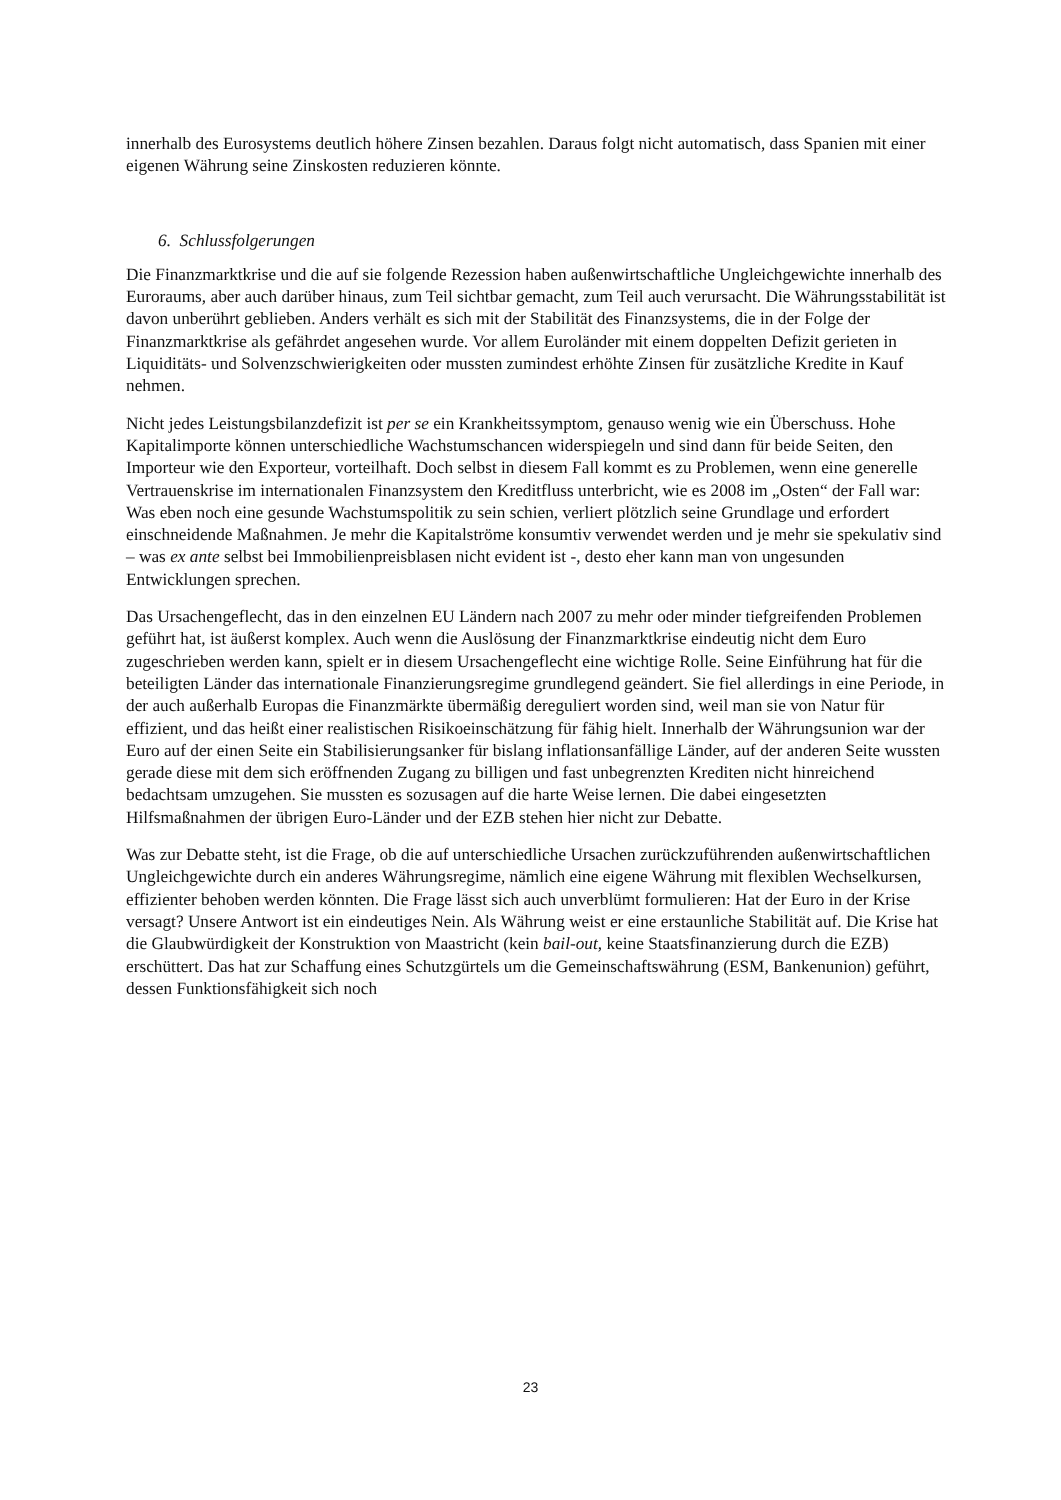innerhalb des Eurosystems deutlich höhere Zinsen bezahlen. Daraus folgt nicht automatisch, dass Spanien mit einer eigenen Währung seine Zinskosten reduzieren könnte.
6. Schlussfolgerungen
Die Finanzmarktkrise und die auf sie folgende Rezession haben außenwirtschaftliche Ungleichgewichte innerhalb des Euroraums, aber auch darüber hinaus, zum Teil sichtbar gemacht, zum Teil auch verursacht. Die Währungsstabilität ist davon unberührt geblieben. Anders verhält es sich mit der Stabilität des Finanzsystems, die in der Folge der Finanzmarktkrise als gefährdet angesehen wurde. Vor allem Euroländer mit einem doppelten Defizit gerieten in Liquiditäts- und Solvenzschwierigkeiten oder mussten zumindest erhöhte Zinsen für zusätzliche Kredite in Kauf nehmen.
Nicht jedes Leistungsbilanzdefizit ist per se ein Krankheitssymptom, genauso wenig wie ein Überschuss. Hohe Kapitalimporte können unterschiedliche Wachstumschancen widerspiegeln und sind dann für beide Seiten, den Importeur wie den Exporteur, vorteilhaft. Doch selbst in diesem Fall kommt es zu Problemen, wenn eine generelle Vertrauenskrise im internationalen Finanzsystem den Kreditfluss unterbricht, wie es 2008 im „Osten“ der Fall war: Was eben noch eine gesunde Wachstumspolitik zu sein schien, verliert plötzlich seine Grundlage und erfordert einschneidende Maßnahmen. Je mehr die Kapitalströme konsumtiv verwendet werden und je mehr sie spekulativ sind – was ex ante selbst bei Immobilienpreisblasen nicht evident ist -, desto eher kann man von ungesunden Entwicklungen sprechen.
Das Ursachengeflecht, das in den einzelnen EU Ländern nach 2007 zu mehr oder minder tiefgreifenden Problemen geführt hat, ist äußerst komplex. Auch wenn die Auslösung der Finanzmarktkrise eindeutig nicht dem Euro zugeschrieben werden kann, spielt er in diesem Ursachengeflecht eine wichtige Rolle. Seine Einführung hat für die beteiligten Länder das internationale Finanzierungsregime grundlegend geändert. Sie fiel allerdings in eine Periode, in der auch außerhalb Europas die Finanzmärkte übermäßig dereguliert worden sind, weil man sie von Natur für effizient, und das heißt einer realistischen Risikoeinschätzung für fähig hielt. Innerhalb der Währungsunion war der Euro auf der einen Seite ein Stabilisierungsanker für bislang inflationsanfällige Länder, auf der anderen Seite wussten gerade diese mit dem sich eröffnenden Zugang zu billigen und fast unbegrenzten Krediten nicht hinreichend bedachtsam umzugehen. Sie mussten es sozusagen auf die harte Weise lernen. Die dabei eingesetzten Hilfsmaßnahmen der übrigen Euro-Länder und der EZB stehen hier nicht zur Debatte.
Was zur Debatte steht, ist die Frage, ob die auf unterschiedliche Ursachen zurückzuführenden außenwirtschaftlichen Ungleichgewichte durch ein anderes Währungsregime, nämlich eine eigene Währung mit flexiblen Wechselkursen, effizienter behoben werden könnten. Die Frage lässt sich auch unverblümt formulieren: Hat der Euro in der Krise versagt? Unsere Antwort ist ein eindeutiges Nein. Als Währung weist er eine erstaunliche Stabilität auf. Die Krise hat die Glaubwürdigkeit der Konstruktion von Maastricht (kein bail-out, keine Staatsfinanzierung durch die EZB) erschüttert. Das hat zur Schaffung eines Schutzgürtels um die Gemeinschaftswährung (ESM, Bankenunion) geführt, dessen Funktionsfähigkeit sich noch
23